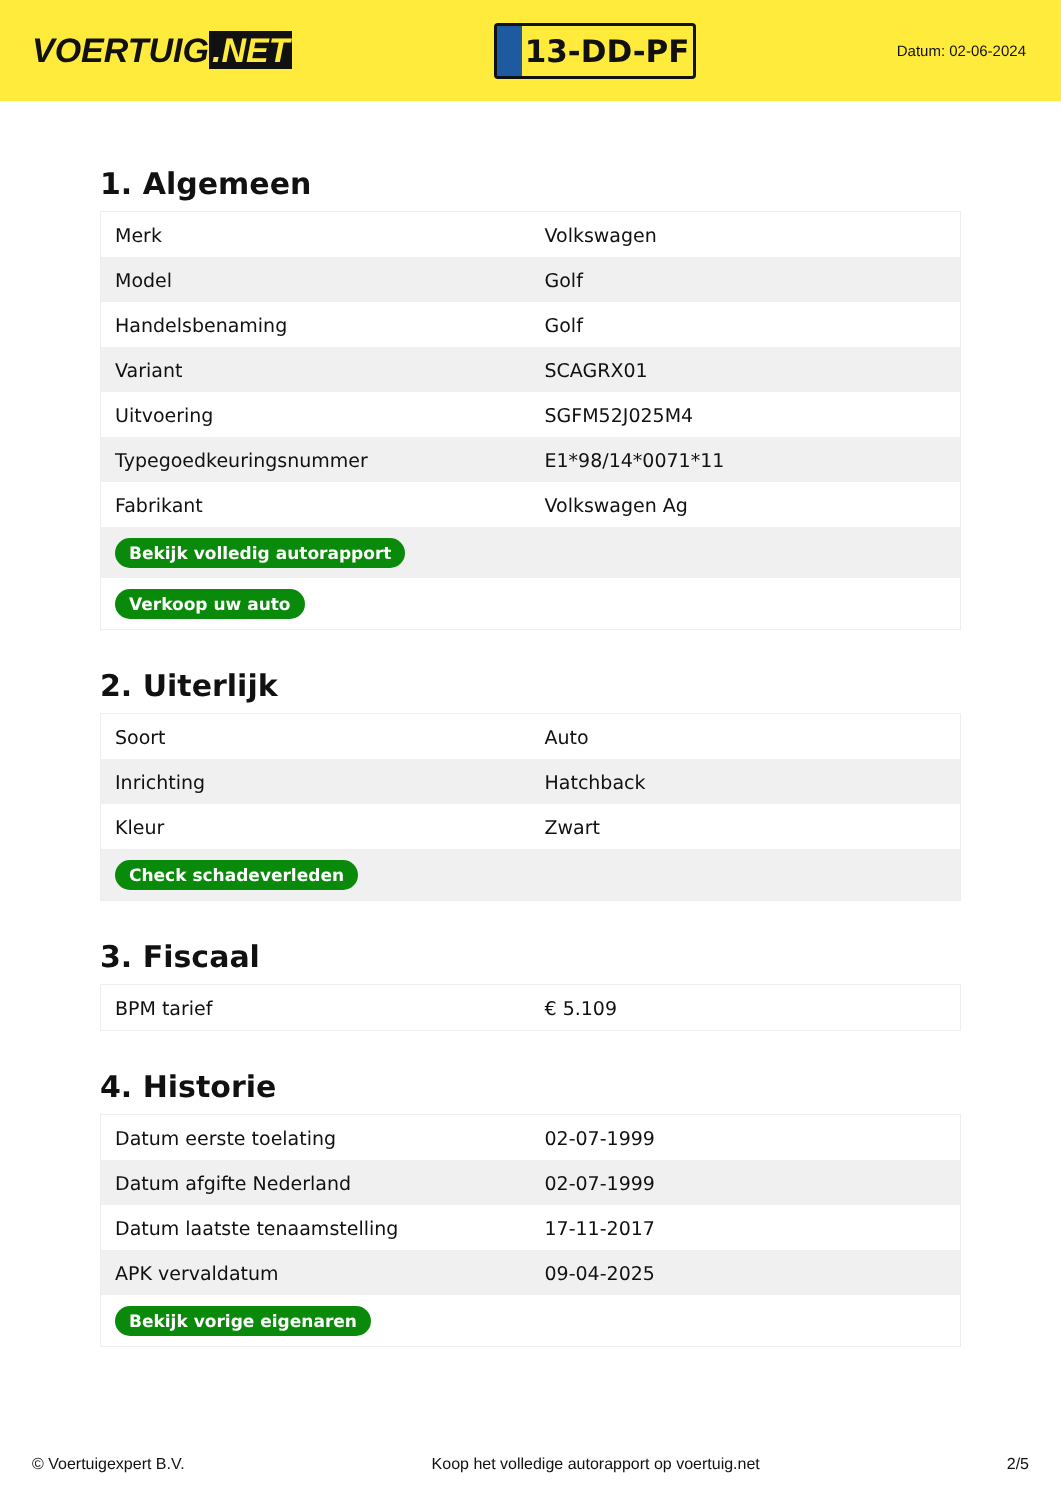VOERTUIG.NET
13-DD-PF
Datum: 02-06-2024
1. Algemeen
| Merk | Volkswagen |
| Model | Golf |
| Handelsbenaming | Golf |
| Variant | SCAGRX01 |
| Uitvoering | SGFM52J025M4 |
| Typegoedkeuringsnummer | E1*98/14*0071*11 |
| Fabrikant | Volkswagen Ag |
| Bekijk volledig autorapport | |
| Verkoop uw auto | |
2. Uiterlijk
| Soort | Auto |
| Inrichting | Hatchback |
| Kleur | Zwart |
| Check schadeverleden | |
3. Fiscaal
| BPM tarief | € 5.109 |
4. Historie
| Datum eerste toelating | 02-07-1999 |
| Datum afgifte Nederland | 02-07-1999 |
| Datum laatste tenaamstelling | 17-11-2017 |
| APK vervaldatum | 09-04-2025 |
| Bekijk vorige eigenaren | |
© Voertuigexpert B.V. Koop het volledige autorapport op voertuig.net 2/5